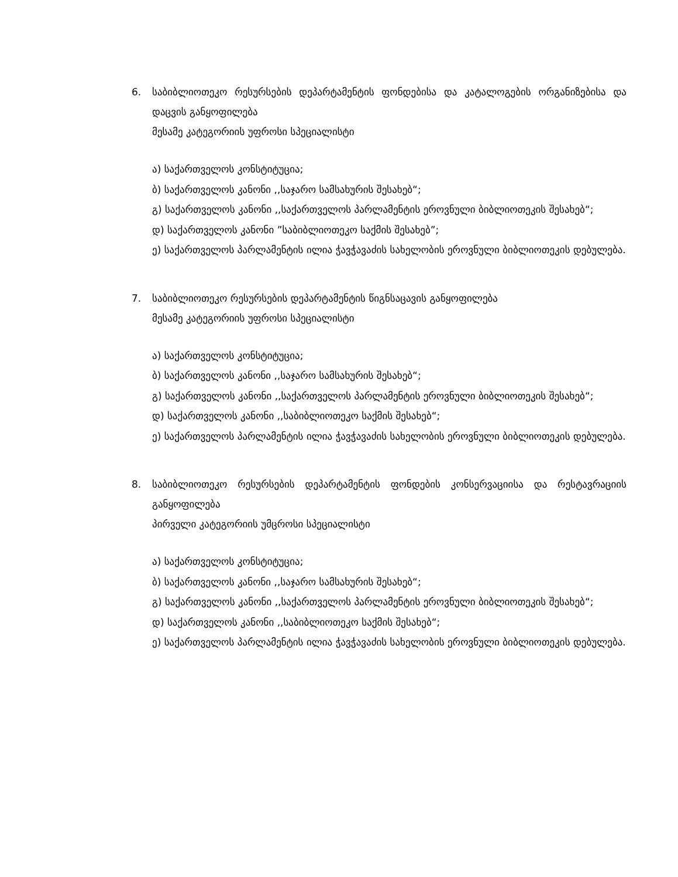6. საბიბლიოთეკო რესურსების დეპარტამენტის ფონდებისა და კატალოგების ორგანიზებისა და დაცვის განყოფილება
მესამე კატეგორიის უფროსი სპეციალისტი
ა) საქართველოს კონსტიტუცია;
ბ) საქართველოს კანონი ,,საჯარო სამსახურის შესახებ“;
გ) საქართველოს კანონი ,,საქართველოს პარლამენტის ეროვნული ბიბლიოთეკის შესახებ“;
დ) საქართველოს კანონი ”საბიბლიოთეკო საქმის შესახებ”;
ე) საქართველოს პარლამენტის ილია ჭავჭავაძის სახელობის ეროვნული ბიბლიოთეკის დებულება.
7. საბიბლიოთეკო რესურსების დეპარტამენტის წიგნსაცავის განყოფილება
მესამე კატეგორიის უფროსი სპეციალისტი
ა) საქართველოს კონსტიტუცია;
ბ) საქართველოს კანონი ,,საჯარო სამსახურის შესახებ“;
გ) საქართველოს კანონი ,,საქართველოს პარლამენტის ეროვნული ბიბლიოთეკის შესახებ“;
დ) საქართველოს კანონი ,,საბიბლიოთეკო საქმის შესახებ“;
ე) საქართველოს პარლამენტის ილია ჭავჭავაძის სახელობის ეროვნული ბიბლიოთეკის დებულება.
8. საბიბლიოთეკო რესურსების დეპარტამენტის ფონდების კონსერვაციისა და რესტავრაციის განყოფილება
პირველი კატეგორიის უმცროსი სპეციალისტი
ა) საქართველოს კონსტიტუცია;
ბ) საქართველოს კანონი ,,საჯარო სამსახურის შესახებ“;
გ) საქართველოს კანონი ,,საქართველოს პარლამენტის ეროვნული ბიბლიოთეკის შესახებ“;
დ) საქართველოს კანონი ,,საბიბლიოთეკო საქმის შესახებ“;
ე) საქართველოს პარლამენტის ილია ჭავჭავაძის სახელობის ეროვნული ბიბლიოთეკის დებულება.